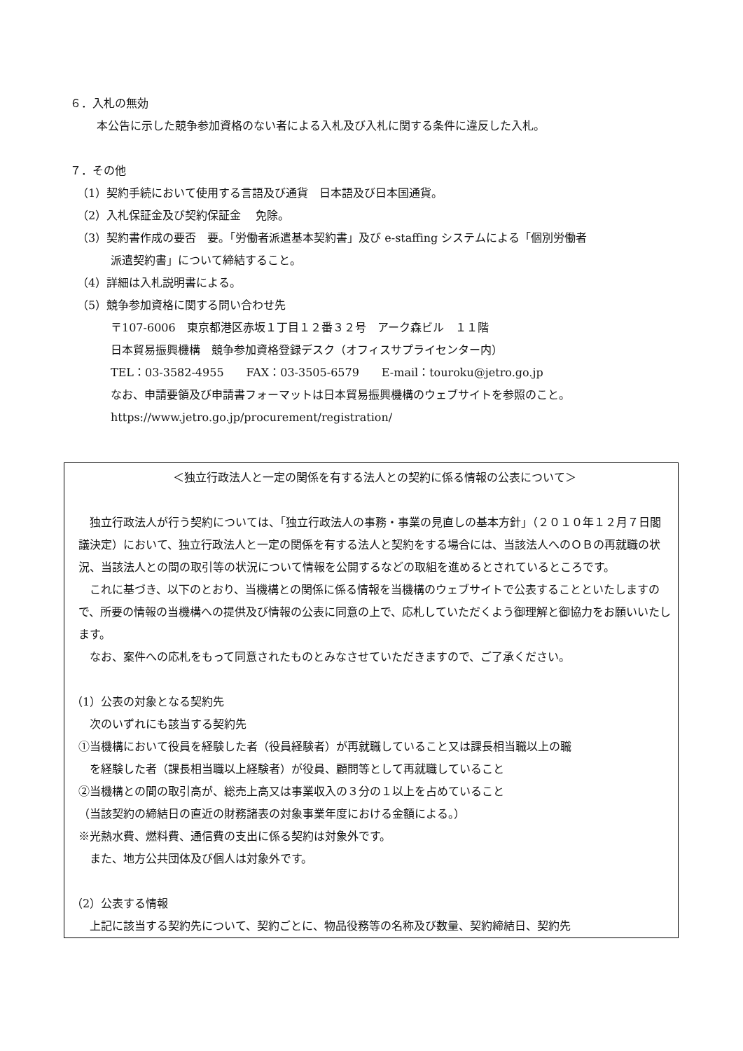６．入札の無効
本公告に示した競争参加資格のない者による入札及び入札に関する条件に違反した入札。
７．その他
（1）契約手続において使用する言語及び通貨　日本語及び日本国通貨。
（2）入札保証金及び契約保証金　 免除。
（3）契約書作成の要否　要。「労働者派遣基本契約書」及び e-staffing システムによる「個別労働者
派遣契約書」について締結すること。
（4）詳細は入札説明書による。
（5）競争参加資格に関する問い合わせ先
〒107-6006　東京都港区赤坂１丁目１２番３２号　アーク森ビル　１１階
日本貿易振興機構　競争参加資格登録デスク（オフィスサプライセンター内）
TEL：03-3582-4955　　FAX：03-3505-6579　　E-mail：touroku@jetro.go.jp
なお、申請要領及び申請書フォーマットは日本貿易振興機構のウェブサイトを参照のこと。
https://www.jetro.go.jp/procurement/registration/
＜独立行政法人と一定の関係を有する法人との契約に係る情報の公表について＞
独立行政法人が行う契約については、「独立行政法人の事務・事業の見直しの基本方針」（２０１０年１２月７日閣議決定）において、独立行政法人と一定の関係を有する法人と契約をする場合には、当該法人へのＯＢの再就職の状況、当該法人との間の取引等の状況について情報を公開するなどの取組を進めるとされているところです。
これに基づき、以下のとおり、当機構との関係に係る情報を当機構のウェブサイトで公表することといたしますので、所要の情報の当機構への提供及び情報の公表に同意の上で、応札していただくよう御理解と御協力をお願いいたします。
なお、案件への応札をもって同意されたものとみなさせていただきますので、ご了承ください。
（1）公表の対象となる契約先
次のいずれにも該当する契約先
①当機構において役員を経験した者（役員経験者）が再就職していること又は課長相当職以上の職
を経験した者（課長相当職以上経験者）が役員、顧問等として再就職していること
②当機構との間の取引高が、総売上高又は事業収入の３分の１以上を占めていること
（当該契約の締結日の直近の財務諸表の対象事業年度における金額による。）
※光熱水費、燃料費、通信費の支出に係る契約は対象外です。
また、地方公共団体及び個人は対象外です。
（2）公表する情報
上記に該当する契約先について、契約ごとに、物品役務等の名称及び数量、契約締結日、契約先